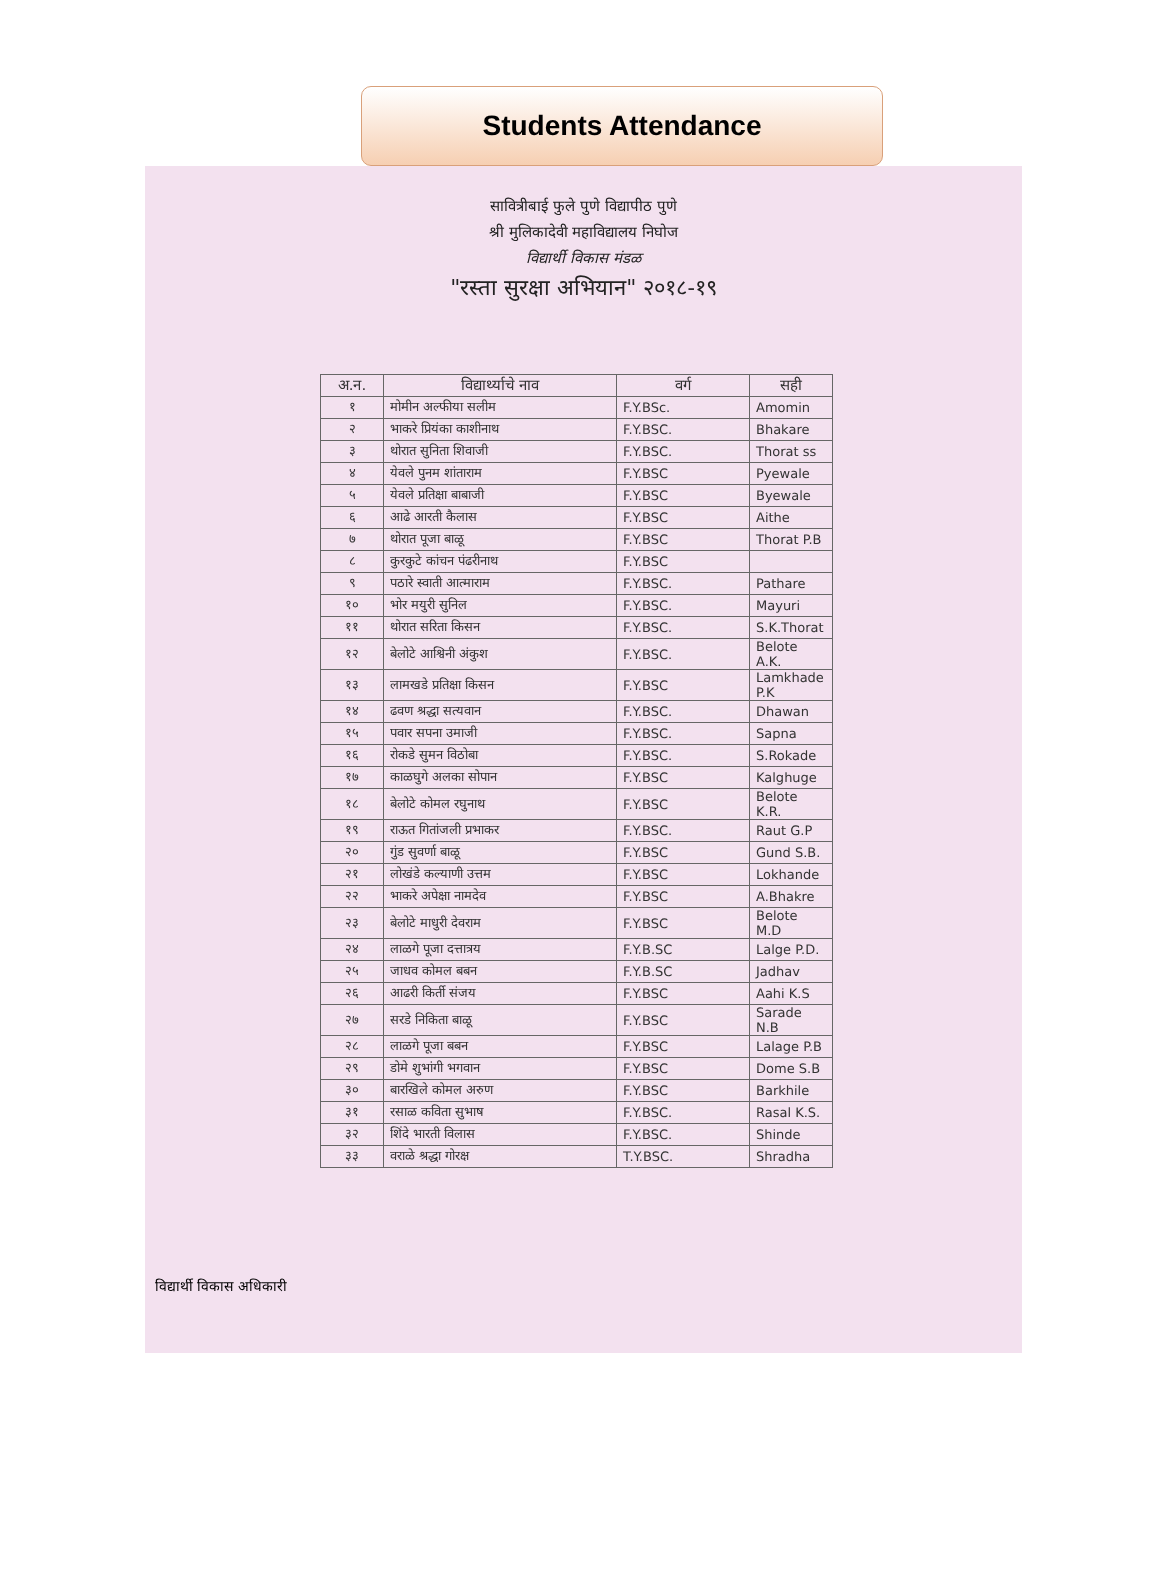Students Attendance
सावित्रीबाई फुले पुणे विद्यापीठ पुणे
श्री मुलिकादेवी महाविद्यालय निघोज
विद्यार्थी विकास मंडळ
"रस्ता सुरक्षा अभियान" २०१८-१९
| अ.न. | विद्यार्थ्याचे नाव | वर्ग | सही |
| --- | --- | --- | --- |
| १ | मोमीन अल्फीया सलीम | F.Y.BSc. | Amomin |
| २ | भाकरे प्रियंका काशीनाथ | F.Y.BSC. | Bhakare |
| ३ | थोरात सुनिता शिवाजी | F.Y.BSC. | Thorat ss |
| ४ | येवले पुनम शांताराम | F.Y.BSC | Pyewale |
| ५ | येवले प्रतिक्षा बाबाजी | F.Y.BSC | Byewale |
| ६ | आढे आरती कैलास | F.Y.BSC | Aithe |
| ७ | थोरात पूजा बाळू | F.Y.BSC | Thorat P.B |
| ८ | कुरकुटे कांचन पंढरीनाथ | F.Y.BSC | |
| ९ | पठारे स्वाती आत्माराम | F.Y.BSC. | Pathare |
| १० | भोर मयुरी सुनिल | F.Y.BSC. | Mayuri |
| ११ | थोरात सरिता किसन | F.Y.BSC. | S.K.Thorat |
| १२ | बेलोटे आश्विनी अंकुश | F.Y.BSC. | Belote A.K. |
| १३ | लामखडे प्रतिक्षा किसन | F.Y.BSC | Lamkhade P.K |
| १४ | ढवण श्रद्धा सत्यवान | F.Y.BSC. | Dhawan |
| १५ | पवार सपना उमाजी | F.Y.BSC. | Sapna |
| १६ | रोकडे सुमन विठोबा | F.Y.BSC. | S.Rokade |
| १७ | काळघुगे अलका सोपान | F.Y.BSC | Kalghuge |
| १८ | बेलोटे कोमल रघुनाथ | F.Y.BSC | Belote K.R. |
| १९ | राऊत गितांजली प्रभाकर | F.Y.BSC. | Raut G.P |
| २० | गुंड सुवर्णा बाळू | F.Y.BSC | Gund S.B. |
| २१ | लोखंडे कल्याणी उत्तम | F.Y.BSC | Lokhande |
| २२ | भाकरे अपेक्षा नामदेव | F.Y.BSC | A.Bhakre |
| २३ | बेलोटे माधुरी देवराम | F.Y.BSC | Belote M.D |
| २४ | लाळगे पूजा दत्तात्रय | F.Y.B.SC | Lalge P.D. |
| २५ | जाधव कोमल बबन | F.Y.B.SC | Jadhav |
| २६ | आढरी किर्ती संजय | F.Y.BSC | Aahi K.S |
| २७ | सरडे निकिता बाळू | F.Y.BSC | Sarade N.B |
| २८ | लाळगे पूजा बबन | F.Y.BSC | Lalage P.B |
| २९ | डोमे शुभांगी भगवान | F.Y.BSC | Dome S.B |
| ३० | बारखिले कोमल अरुण | F.Y.BSC | Barkhile |
| ३१ | रसाळ कविता सुभाष | F.Y.BSC. | Rasal K.S. |
| ३२ | शिंदे भारती विलास | F.Y.BSC. | Shinde |
| ३३ | वराळे श्रद्धा गोरक्ष | T.Y.BSC. | Shradha |
विद्यार्थी विकास अधिकारी